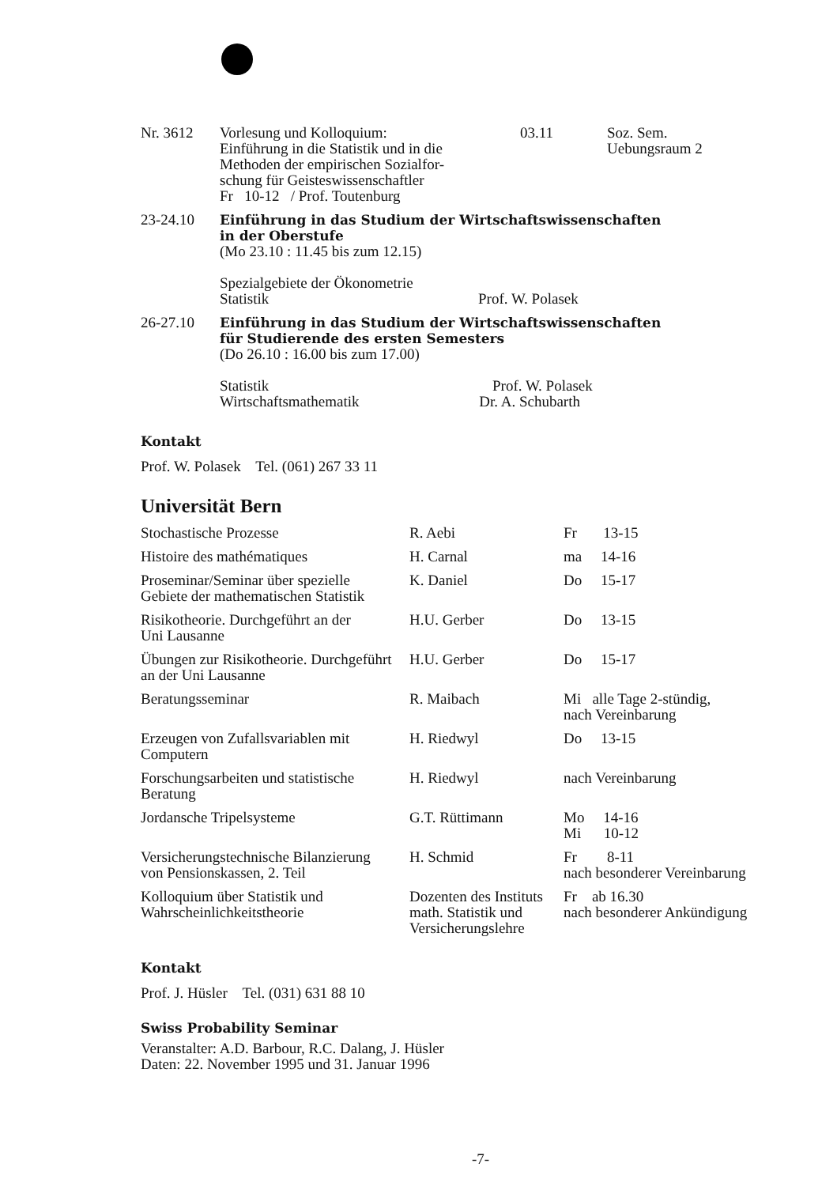| Nr. 3612 | Vorlesung und Kolloquium: Einführung in die Statistik und in die Methoden der empirischen Sozialfor- schung für Geisteswissenschaftler Fr 10-12 / Prof. Toutenburg | 03.11 | Soz. Sem. Uebungsraum 2 |
| 23-24.10 | Einführung in das Studium der Wirtschaftswissenschaften in der Oberstufe (Mo 23.10 : 11.45 bis zum 12.15) Spezialgebiete der Ökonometrie Statistik Prof. W. Polasek | | |
| 26-27.10 | Einführung in das Studium der Wirtschaftswissenschaften für Studierende des ersten Semesters (Do 26.10 : 16.00 bis zum 17.00) Statistik Prof. W. Polasek Wirtschaftsmathematik Dr. A. Schubarth | | |
Kontakt
Prof. W. Polasek Tel. (061) 267 33 11
Universität Bern
| Stochastische Prozesse | R. Aebi | Fr 13-15 |
| Histoire des mathématiques | H. Carnal | ma 14-16 |
| Proseminar/Seminar über spezielle Gebiete der mathematischen Statistik | K. Daniel | Do 15-17 |
| Risikotheorie. Durchgeführt an der Uni Lausanne | H.U. Gerber | Do 13-15 |
| Übungen zur Risikotheorie. Durchgeführt an der Uni Lausanne | H.U. Gerber | Do 15-17 |
| Beratungsseminar | R. Maibach | Mi alle Tage 2-stündig, nach Vereinbarung |
| Erzeugen von Zufallsvariablen mit Computern | H. Riedwyl | Do 13-15 |
| Forschungsarbeiten und statistische Beratung | H. Riedwyl | nach Vereinbarung |
| Jordansche Tripelsysteme | G.T. Rüttimann | Mo 14-16 Mi 10-12 |
| Versicherungstechnische Bilanzierung von Pensionskassen, 2. Teil | H. Schmid | Fr 8-11 nach besonderer Vereinbarung |
| Kolloquium über Statistik und Wahrscheinlichkeitstheorie | Dozenten des Instituts math. Statistik und Versicherungslehre | Fr ab 16.30 nach besonderer Ankündigung |
Kontakt
Prof. J. Hüsler Tel. (031) 631 88 10
Swiss Probability Seminar
Veranstalter: A.D. Barbour, R.C. Dalang, J. Hüsler
Daten: 22. November 1995 und 31. Januar 1996
-7-